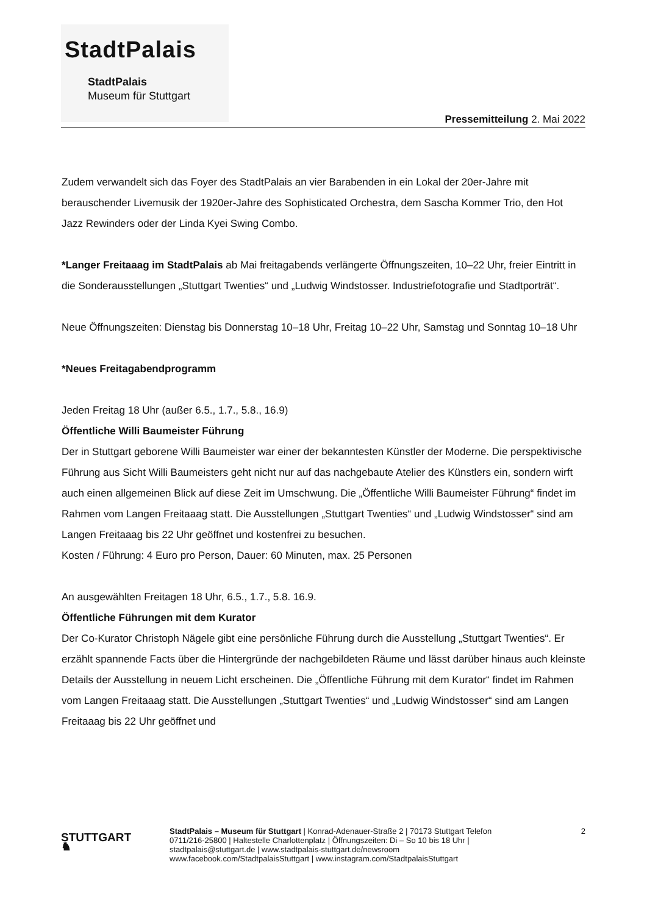StadtPalais
StadtPalais
Museum für Stuttgart
Pressemitteilung 2. Mai 2022
Zudem verwandelt sich das Foyer des StadtPalais an vier Barabenden in ein Lokal der 20er-Jahre mit berauschender Livemusik der 1920er-Jahre des Sophisticated Orchestra, dem Sascha Kommer Trio, den Hot Jazz Rewinders oder der Linda Kyei Swing Combo.
*Langer Freitaaag im StadtPalais ab Mai freitagabends verlängerte Öffnungszeiten, 10–22 Uhr, freier Eintritt in die Sonderausstellungen „Stuttgart Twenties“ und „Ludwig Windstosser. Industriefotografie und Stadtporträt“.
Neue Öffnungszeiten: Dienstag bis Donnerstag 10–18 Uhr, Freitag 10–22 Uhr, Samstag und Sonntag 10–18 Uhr
*Neues Freitagabendprogramm
Jeden Freitag 18 Uhr (außer 6.5., 1.7., 5.8., 16.9)
Öffentliche Willi Baumeister Führung
Der in Stuttgart geborene Willi Baumeister war einer der bekanntesten Künstler der Moderne. Die perspektivische Führung aus Sicht Willi Baumeisters geht nicht nur auf das nachgebaute Atelier des Künstlers ein, sondern wirft auch einen allgemeinen Blick auf diese Zeit im Umschwung. Die „Öffentliche Willi Baumeister Führung“ findet im Rahmen vom Langen Freitaaag statt. Die Ausstellungen „Stuttgart Twenties“ und „Ludwig Windstosser“ sind am Langen Freitaaag bis 22 Uhr geöffnet und kostenfrei zu besuchen.
Kosten / Führung: 4 Euro pro Person, Dauer: 60 Minuten, max. 25 Personen
An ausgewählten Freitagen 18 Uhr, 6.5., 1.7., 5.8. 16.9.
Öffentliche Führungen mit dem Kurator
Der Co-Kurator Christoph Nägele gibt eine persönliche Führung durch die Ausstellung „Stuttgart Twenties“. Er erzählt spannende Facts über die Hintergründe der nachgebildeten Räume und lässt darüber hinaus auch kleinste Details der Ausstellung in neuem Licht erscheinen. Die „Öffentliche Führung mit dem Kurator“ findet im Rahmen vom Langen Freitaaag statt. Die Ausstellungen „Stuttgart Twenties“ und „Ludwig Windstosser“ sind am Langen Freitaaag bis 22 Uhr geöffnet und
STUTTGART ♞
StadtPalais – Museum für Stuttgart | Konrad-Adenauer-Straße 2 | 70173 Stuttgart Telefon 0711/216-25800 | Haltestelle Charlottenplatz | Öffnungszeiten: Di – So 10 bis 18 Uhr | stadtpalais@stuttgart.de | www.stadtpalais-stuttgart.de/newsroom www.facebook.com/StadtpalaisStuttgart | www.instagram.com/StadtpalaisStuttgart
2